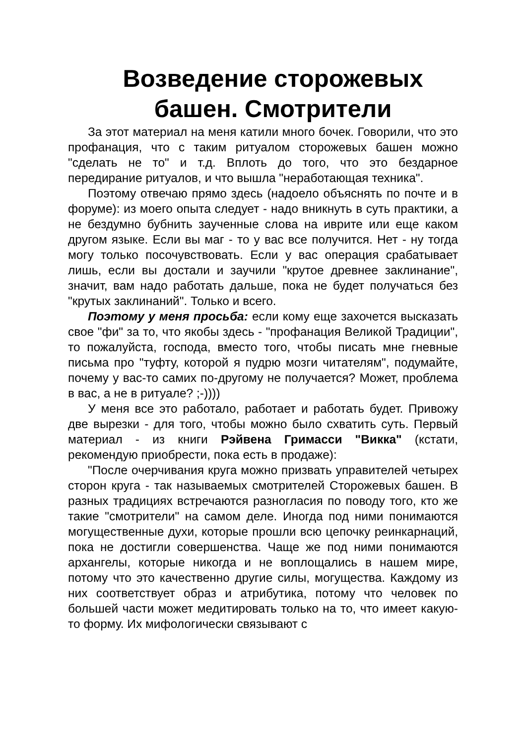Возведение сторожевых башен. Смотрители
За этот материал на меня катили много бочек. Говорили, что это профанация, что с таким ритуалом сторожевых башен можно "сделать не то" и т.д. Вплоть до того, что это бездарное передирание ритуалов, и что вышла "неработающая техника".
Поэтому отвечаю прямо здесь (надоело объяснять по почте и в форуме): из моего опыта следует - надо вникнуть в суть практики, а не бездумно бубнить заученные слова на иврите или еще каком другом языке. Если вы маг - то у вас все получится. Нет - ну тогда могу только посочувствовать. Если у вас операция срабатывает лишь, если вы достали и заучили "крутое древнее заклинание", значит, вам надо работать дальше, пока не будет получаться без "крутых заклинаний". Только и всего.
Поэтому у меня просьба: если кому еще захочется высказать свое "фи" за то, что якобы здесь - "профанация Великой Традиции", то пожалуйста, господа, вместо того, чтобы писать мне гневные письма про "туфту, которой я пудрю мозги читателям", подумайте, почему у вас-то самих по-другому не получается? Может, проблема в вас, а не в ритуале? ;-))))
У меня все это работало, работает и работать будет. Привожу две вырезки - для того, чтобы можно было схватить суть. Первый материал - из книги Рэйвена Гримасси "Викка" (кстати, рекомендую приобрести, пока есть в продаже):
"После очерчивания круга можно призвать управителей четырех сторон круга - так называемых смотрителей Сторожевых башен. В разных традициях встречаются разногласия по поводу того, кто же такие "смотрители" на самом деле. Иногда под ними понимаются могущественные духи, которые прошли всю цепочку реинкарнаций, пока не достигли совершенства. Чаще же под ними понимаются архангелы, которые никогда и не воплощались в нашем мире, потому что это качественно другие силы, могущества. Каждому из них соответствует образ и атрибутика, потому что человек по большей части может медитировать только на то, что имеет какую-то форму. Их мифологически связывают с